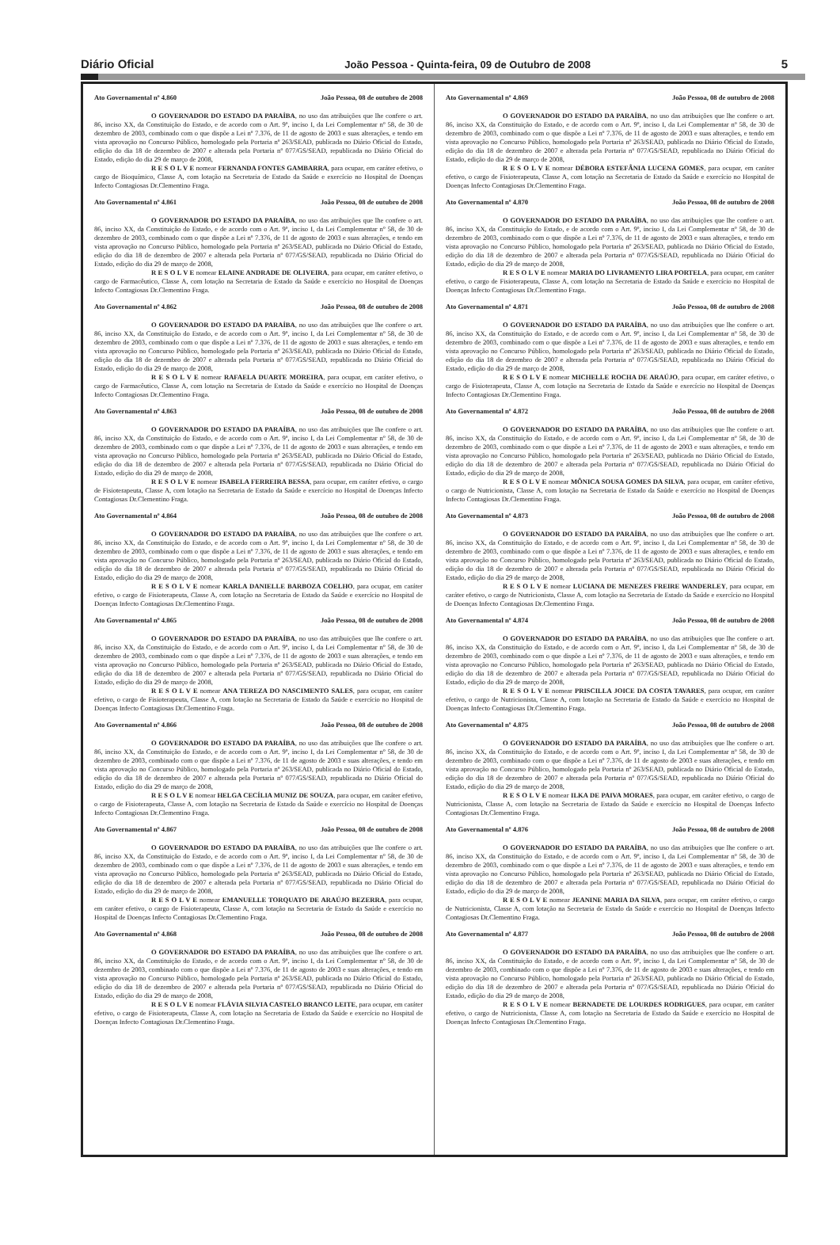Diário Oficial João Pessoa - Quinta-feira, 09 de Outubro de 2008 5
Ato Governamental nº 4.860 João Pessoa, 08 de outubro de 2008
O GOVERNADOR DO ESTADO DA PARAÍBA, no uso das atribuições que lhe confere o art. 86, inciso XX, da Constituição do Estado, e de acordo com o Art. 9º, inciso I, da Lei Complementar nº 58, de 30 de dezembro de 2003, combinado com o que dispõe a Lei nº 7.376, de 11 de agosto de 2003 e suas alterações, e tendo em vista aprovação no Concurso Público, homologado pela Portaria nº 263/SEAD, publicada no Diário Oficial do Estado, edição do dia 18 de dezembro de 2007 e alterada pela Portaria nº 077/GS/SEAD, republicada no Diário Oficial do Estado, edição do dia 29 de março de 2008,
R E S O L V E nomear FERNANDA FONTES GAMBARRA, para ocupar, em caráter efetivo, o cargo de Bioquímico, Classe A, com lotação na Secretaria de Estado da Saúde e exercício no Hospital de Doenças Infecto Contagiosas Dr.Clementino Fraga.
Ato Governamental nº 4.861 João Pessoa, 08 de outubro de 2008
O GOVERNADOR DO ESTADO DA PARAÍBA, no uso das atribuições que lhe confere o art. 86, inciso XX, da Constituição do Estado, e de acordo com o Art. 9º, inciso I, da Lei Complementar nº 58, de 30 de dezembro de 2003, combinado com o que dispõe a Lei nº 7.376, de 11 de agosto de 2003 e suas alterações, e tendo em vista aprovação no Concurso Público, homologado pela Portaria nº 263/SEAD, publicada no Diário Oficial do Estado, edição do dia 18 de dezembro de 2007 e alterada pela Portaria nº 077/GS/SEAD, republicada no Diário Oficial do Estado, edição do dia 29 de março de 2008,
R E S O L V E nomear ELAINE ANDRADE DE OLIVEIRA, para ocupar, em caráter efetivo, o cargo de Farmacêutico, Classe A, com lotação na Secretaria de Estado da Saúde e exercício no Hospital de Doenças Infecto Contagiosas Dr.Clementino Fraga.
Ato Governamental nº 4.862 João Pessoa, 08 de outubro de 2008
O GOVERNADOR DO ESTADO DA PARAÍBA, no uso das atribuições que lhe confere o art. 86, inciso XX, da Constituição do Estado, e de acordo com o Art. 9º, inciso I, da Lei Complementar nº 58, de 30 de dezembro de 2003, combinado com o que dispõe a Lei nº 7.376, de 11 de agosto de 2003 e suas alterações, e tendo em vista aprovação no Concurso Público, homologado pela Portaria nº 263/SEAD, publicada no Diário Oficial do Estado, edição do dia 18 de dezembro de 2007 e alterada pela Portaria nº 077/GS/SEAD, republicada no Diário Oficial do Estado, edição do dia 29 de março de 2008,
R E S O L V E nomear RAFAELA DUARTE MOREIRA, para ocupar, em caráter efetivo, o cargo de Farmacêutico, Classe A, com lotação na Secretaria de Estado da Saúde e exercício no Hospital de Doenças Infecto Contagiosas Dr.Clementino Fraga.
Ato Governamental nº 4.863 João Pessoa, 08 de outubro de 2008
O GOVERNADOR DO ESTADO DA PARAÍBA, no uso das atribuições que lhe confere o art. 86, inciso XX, da Constituição do Estado, e de acordo com o Art. 9º, inciso I, da Lei Complementar nº 58, de 30 de dezembro de 2003, combinado com o que dispõe a Lei nº 7.376, de 11 de agosto de 2003 e suas alterações, e tendo em vista aprovação no Concurso Público, homologado pela Portaria nº 263/SEAD, publicada no Diário Oficial do Estado, edição do dia 18 de dezembro de 2007 e alterada pela Portaria nº 077/GS/SEAD, republicada no Diário Oficial do Estado, edição do dia 29 de março de 2008,
R E S O L V E nomear ISABELA FERREIRA BESSA, para ocupar, em caráter efetivo, o cargo de Fisioterapeuta, Classe A, com lotação na Secretaria de Estado da Saúde e exercício no Hospital de Doenças Infecto Contagiosas Dr.Clementino Fraga.
Ato Governamental nº 4.864 João Pessoa, 08 de outubro de 2008
O GOVERNADOR DO ESTADO DA PARAÍBA, no uso das atribuições que lhe confere o art. 86, inciso XX, da Constituição do Estado, e de acordo com o Art. 9º, inciso I, da Lei Complementar nº 58, de 30 de dezembro de 2003, combinado com o que dispõe a Lei nº 7.376, de 11 de agosto de 2003 e suas alterações, e tendo em vista aprovação no Concurso Público, homologado pela Portaria nº 263/SEAD, publicada no Diário Oficial do Estado, edição do dia 18 de dezembro de 2007 e alterada pela Portaria nº 077/GS/SEAD, republicada no Diário Oficial do Estado, edição do dia 29 de março de 2008,
R E S O L V E nomear KARLA DANIELLE BARBOZA COELHO, para ocupar, em caráter efetivo, o cargo de Fisioterapeuta, Classe A, com lotação na Secretaria de Estado da Saúde e exercício no Hospital de Doenças Infecto Contagiosas Dr.Clementino Fraga.
Ato Governamental nº 4.865 João Pessoa, 08 de outubro de 2008
O GOVERNADOR DO ESTADO DA PARAÍBA, no uso das atribuições que lhe confere o art. 86, inciso XX, da Constituição do Estado, e de acordo com o Art. 9º, inciso I, da Lei Complementar nº 58, de 30 de dezembro de 2003, combinado com o que dispõe a Lei nº 7.376, de 11 de agosto de 2003 e suas alterações, e tendo em vista aprovação no Concurso Público, homologado pela Portaria nº 263/SEAD, publicada no Diário Oficial do Estado, edição do dia 18 de dezembro de 2007 e alterada pela Portaria nº 077/GS/SEAD, republicada no Diário Oficial do Estado, edição do dia 29 de março de 2008,
R E S O L V E nomear ANA TEREZA DO NASCIMENTO SALES, para ocupar, em caráter efetivo, o cargo de Fisioterapeuta, Classe A, com lotação na Secretaria de Estado da Saúde e exercício no Hospital de Doenças Infecto Contagiosas Dr.Clementino Fraga.
Ato Governamental nº 4.866 João Pessoa, 08 de outubro de 2008
O GOVERNADOR DO ESTADO DA PARAÍBA, no uso das atribuições que lhe confere o art. 86, inciso XX, da Constituição do Estado, e de acordo com o Art. 9º, inciso I, da Lei Complementar nº 58, de 30 de dezembro de 2003, combinado com o que dispõe a Lei nº 7.376, de 11 de agosto de 2003 e suas alterações, e tendo em vista aprovação no Concurso Público, homologado pela Portaria nº 263/SEAD, publicada no Diário Oficial do Estado, edição do dia 18 de dezembro de 2007 e alterada pela Portaria nº 077/GS/SEAD, republicada no Diário Oficial do Estado, edição do dia 29 de março de 2008,
R E S O L V E nomear HELGA CECÍLIA MUNIZ DE SOUZA, para ocupar, em caráter efetivo, o cargo de Fisioterapeuta, Classe A, com lotação na Secretaria de Estado da Saúde e exercício no Hospital de Doenças Infecto Contagiosas Dr.Clementino Fraga.
Ato Governamental nº 4.867 João Pessoa, 08 de outubro de 2008
O GOVERNADOR DO ESTADO DA PARAÍBA, no uso das atribuições que lhe confere o art. 86, inciso XX, da Constituição do Estado, e de acordo com o Art. 9º, inciso I, da Lei Complementar nº 58, de 30 de dezembro de 2003, combinado com o que dispõe a Lei nº 7.376, de 11 de agosto de 2003 e suas alterações, e tendo em vista aprovação no Concurso Público, homologado pela Portaria nº 263/SEAD, publicada no Diário Oficial do Estado, edição do dia 18 de dezembro de 2007 e alterada pela Portaria nº 077/GS/SEAD, republicada no Diário Oficial do Estado, edição do dia 29 de março de 2008,
R E S O L V E nomear EMANUELLE TORQUATO DE ARAÚJO BEZERRA, para ocupar, em caráter efetivo, o cargo de Fisioterapeuta, Classe A, com lotação na Secretaria de Estado da Saúde e exercício no Hospital de Doenças Infecto Contagiosas Dr.Clementino Fraga.
Ato Governamental nº 4.868 João Pessoa, 08 de outubro de 2008
O GOVERNADOR DO ESTADO DA PARAÍBA, no uso das atribuições que lhe confere o art. 86, inciso XX, da Constituição do Estado, e de acordo com o Art. 9º, inciso I, da Lei Complementar nº 58, de 30 de dezembro de 2003, combinado com o que dispõe a Lei nº 7.376, de 11 de agosto de 2003 e suas alterações, e tendo em vista aprovação no Concurso Público, homologado pela Portaria nº 263/SEAD, publicada no Diário Oficial do Estado, edição do dia 18 de dezembro de 2007 e alterada pela Portaria nº 077/GS/SEAD, republicada no Diário Oficial do Estado, edição do dia 29 de março de 2008,
R E S O L V E nomear FLÁVIA SILVIA CASTELO BRANCO LEITE, para ocupar, em caráter efetivo, o cargo de Fisioterapeuta, Classe A, com lotação na Secretaria de Estado da Saúde e exercício no Hospital de Doenças Infecto Contagiosas Dr.Clementino Fraga.
Ato Governamental nº 4.869 João Pessoa, 08 de outubro de 2008
O GOVERNADOR DO ESTADO DA PARAÍBA, no uso das atribuições que lhe confere o art. 86, inciso XX, da Constituição do Estado, e de acordo com o Art. 9º, inciso I, da Lei Complementar nº 58, de 30 de dezembro de 2003, combinado com o que dispõe a Lei nº 7.376, de 11 de agosto de 2003 e suas alterações, e tendo em vista aprovação no Concurso Público, homologado pela Portaria nº 263/SEAD, publicada no Diário Oficial do Estado, edição do dia 18 de dezembro de 2007 e alterada pela Portaria nº 077/GS/SEAD, republicada no Diário Oficial do Estado, edição do dia 29 de março de 2008,
R E S O L V E nomear DÉBORA ESTEFÂNIA LUCENA GOMES, para ocupar, em caráter efetivo, o cargo de Fisioterapeuta, Classe A, com lotação na Secretaria de Estado da Saúde e exercício no Hospital de Doenças Infecto Contagiosas Dr.Clementino Fraga.
Ato Governamental nº 4.870 João Pessoa, 08 de outubro de 2008
O GOVERNADOR DO ESTADO DA PARAÍBA, no uso das atribuições que lhe confere o art. 86, inciso XX, da Constituição do Estado, e de acordo com o Art. 9º, inciso I, da Lei Complementar nº 58, de 30 de dezembro de 2003, combinado com o que dispõe a Lei nº 7.376, de 11 de agosto de 2003 e suas alterações, e tendo em vista aprovação no Concurso Público, homologado pela Portaria nº 263/SEAD, publicada no Diário Oficial do Estado, edição do dia 18 de dezembro de 2007 e alterada pela Portaria nº 077/GS/SEAD, republicada no Diário Oficial do Estado, edição do dia 29 de março de 2008,
R E S O L V E nomear MARIA DO LIVRAMENTO LIRA PORTELA, para ocupar, em caráter efetivo, o cargo de Fisioterapeuta, Classe A, com lotação na Secretaria de Estado da Saúde e exercício no Hospital de Doenças Infecto Contagiosas Dr.Clementino Fraga.
Ato Governamental nº 4.871 João Pessoa, 08 de outubro de 2008
O GOVERNADOR DO ESTADO DA PARAÍBA, no uso das atribuições que lhe confere o art. 86, inciso XX, da Constituição do Estado, e de acordo com o Art. 9º, inciso I, da Lei Complementar nº 58, de 30 de dezembro de 2003, combinado com o que dispõe a Lei nº 7.376, de 11 de agosto de 2003 e suas alterações, e tendo em vista aprovação no Concurso Público, homologado pela Portaria nº 263/SEAD, publicada no Diário Oficial do Estado, edição do dia 18 de dezembro de 2007 e alterada pela Portaria nº 077/GS/SEAD, republicada no Diário Oficial do Estado, edição do dia 29 de março de 2008,
R E S O L V E nomear MICHELLE ROCHA DE ARAÚJO, para ocupar, em caráter efetivo, o cargo de Fisioterapeuta, Classe A, com lotação na Secretaria de Estado da Saúde e exercício no Hospital de Doenças Infecto Contagiosas Dr.Clementino Fraga.
Ato Governamental nº 4.872 João Pessoa, 08 de outubro de 2008
O GOVERNADOR DO ESTADO DA PARAÍBA, no uso das atribuições que lhe confere o art. 86, inciso XX, da Constituição do Estado, e de acordo com o Art. 9º, inciso I, da Lei Complementar nº 58, de 30 de dezembro de 2003, combinado com o que dispõe a Lei nº 7.376, de 11 de agosto de 2003 e suas alterações, e tendo em vista aprovação no Concurso Público, homologado pela Portaria nº 263/SEAD, publicada no Diário Oficial do Estado, edição do dia 18 de dezembro de 2007 e alterada pela Portaria nº 077/GS/SEAD, republicada no Diário Oficial do Estado, edição do dia 29 de março de 2008,
R E S O L V E nomear MÔNICA SOUSA GOMES DA SILVA, para ocupar, em caráter efetivo, o cargo de Nutricionista, Classe A, com lotação na Secretaria de Estado da Saúde e exercício no Hospital de Doenças Infecto Contagiosas Dr.Clementino Fraga.
Ato Governamental nº 4.873 João Pessoa, 08 de outubro de 2008
O GOVERNADOR DO ESTADO DA PARAÍBA, no uso das atribuições que lhe confere o art. 86, inciso XX, da Constituição do Estado, e de acordo com o Art. 9º, inciso I, da Lei Complementar nº 58, de 30 de dezembro de 2003, combinado com o que dispõe a Lei nº 7.376, de 11 de agosto de 2003 e suas alterações, e tendo em vista aprovação no Concurso Público, homologado pela Portaria nº 263/SEAD, publicada no Diário Oficial do Estado, edição do dia 18 de dezembro de 2007 e alterada pela Portaria nº 077/GS/SEAD, republicada no Diário Oficial do Estado, edição do dia 29 de março de 2008,
R E S O L V E nomear LUCIANA DE MENEZES FREIRE WANDERLEY, para ocupar, em caráter efetivo, o cargo de Nutricionista, Classe A, com lotação na Secretaria de Estado da Saúde e exercício no Hospital de Doenças Infecto Contagiosas Dr.Clementino Fraga.
Ato Governamental nº 4.874 João Pessoa, 08 de outubro de 2008
O GOVERNADOR DO ESTADO DA PARAÍBA, no uso das atribuições que lhe confere o art. 86, inciso XX, da Constituição do Estado, e de acordo com o Art. 9º, inciso I, da Lei Complementar nº 58, de 30 de dezembro de 2003, combinado com o que dispõe a Lei nº 7.376, de 11 de agosto de 2003 e suas alterações, e tendo em vista aprovação no Concurso Público, homologado pela Portaria nº 263/SEAD, publicada no Diário Oficial do Estado, edição do dia 18 de dezembro de 2007 e alterada pela Portaria nº 077/GS/SEAD, republicada no Diário Oficial do Estado, edição do dia 29 de março de 2008,
R E S O L V E nomear PRISCILLA JOICE DA COSTA TAVARES, para ocupar, em caráter efetivo, o cargo de Nutricionista, Classe A, com lotação na Secretaria de Estado da Saúde e exercício no Hospital de Doenças Infecto Contagiosas Dr.Clementino Fraga.
Ato Governamental nº 4.875 João Pessoa, 08 de outubro de 2008
O GOVERNADOR DO ESTADO DA PARAÍBA, no uso das atribuições que lhe confere o art. 86, inciso XX, da Constituição do Estado, e de acordo com o Art. 9º, inciso I, da Lei Complementar nº 58, de 30 de dezembro de 2003, combinado com o que dispõe a Lei nº 7.376, de 11 de agosto de 2003 e suas alterações, e tendo em vista aprovação no Concurso Público, homologado pela Portaria nº 263/SEAD, publicada no Diário Oficial do Estado, edição do dia 18 de dezembro de 2007 e alterada pela Portaria nº 077/GS/SEAD, republicada no Diário Oficial do Estado, edição do dia 29 de março de 2008,
R E S O L V E nomear ILKA DE PAIVA MORAES, para ocupar, em caráter efetivo, o cargo de Nutricionista, Classe A, com lotação na Secretaria de Estado da Saúde e exercício no Hospital de Doenças Infecto Contagiosas Dr.Clementino Fraga.
Ato Governamental nº 4.876 João Pessoa, 08 de outubro de 2008
O GOVERNADOR DO ESTADO DA PARAÍBA, no uso das atribuições que lhe confere o art. 86, inciso XX, da Constituição do Estado, e de acordo com o Art. 9º, inciso I, da Lei Complementar nº 58, de 30 de dezembro de 2003, combinado com o que dispõe a Lei nº 7.376, de 11 de agosto de 2003 e suas alterações, e tendo em vista aprovação no Concurso Público, homologado pela Portaria nº 263/SEAD, publicada no Diário Oficial do Estado, edição do dia 18 de dezembro de 2007 e alterada pela Portaria nº 077/GS/SEAD, republicada no Diário Oficial do Estado, edição do dia 29 de março de 2008,
R E S O L V E nomear JEANINE MARIA DA SILVA, para ocupar, em caráter efetivo, o cargo de Nutricionista, Classe A, com lotação na Secretaria de Estado da Saúde e exercício no Hospital de Doenças Infecto Contagiosas Dr.Clementino Fraga.
Ato Governamental nº 4.877 João Pessoa, 08 de outubro de 2008
O GOVERNADOR DO ESTADO DA PARAÍBA, no uso das atribuições que lhe confere o art. 86, inciso XX, da Constituição do Estado, e de acordo com o Art. 9º, inciso I, da Lei Complementar nº 58, de 30 de dezembro de 2003, combinado com o que dispõe a Lei nº 7.376, de 11 de agosto de 2003 e suas alterações, e tendo em vista aprovação no Concurso Público, homologado pela Portaria nº 263/SEAD, publicada no Diário Oficial do Estado, edição do dia 18 de dezembro de 2007 e alterada pela Portaria nº 077/GS/SEAD, republicada no Diário Oficial do Estado, edição do dia 29 de março de 2008,
R E S O L V E nomear BERNADETE DE LOURDES RODRIGUES, para ocupar, em caráter efetivo, o cargo de Nutricionista, Classe A, com lotação na Secretaria de Estado da Saúde e exercício no Hospital de Doenças Infecto Contagiosas Dr.Clementino Fraga.